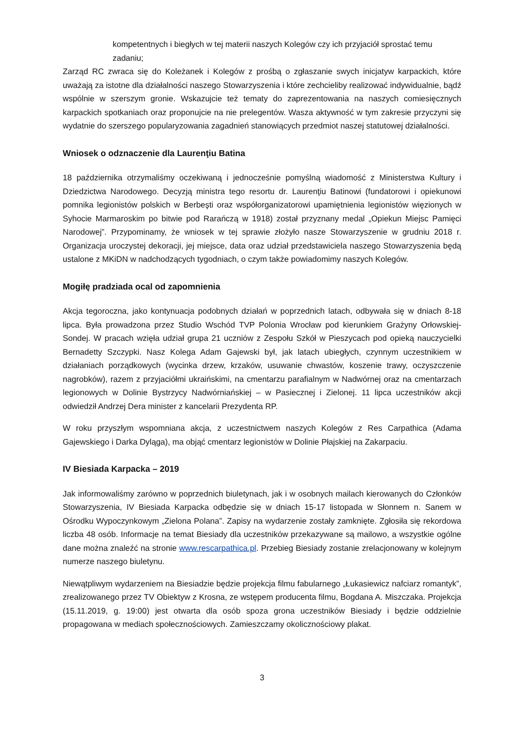kompetentnych i biegłych w tej materii naszych Kolegów czy ich przyjaciół sprostać temu zadaniu;
Zarząd RC zwraca się do Koleżanek i Kolegów z prośbą o zgłaszanie swych inicjatyw karpackich, które uważają za istotne dla działalności naszego Stowarzyszenia i które zechcieliby realizować indywidualnie, bądź wspólnie w szerszym gronie. Wskazujcie też tematy do zaprezentowania na naszych comiesięcznych karpackich spotkaniach oraz proponujcie na nie prelegentów. Wasza aktywność w tym zakresie przyczyni się wydatnie do szerszego popularyzowania zagadnień stanowiących przedmiot naszej statutowej działalności.
Wniosek o odznaczenie dla Laurenţiu Batina
18 października otrzymaliśmy oczekiwaną i jednocześnie pomyślną wiadomość z Ministerstwa Kultury i Dziedzictwa Narodowego. Decyzją ministra tego resortu dr. Laurenţiu Batinowi (fundatorowi i opiekunowi pomnika legionistów polskich w Berbeşti oraz współorganizatorowi upamiętnienia legionistów więzionych w Syhocie Marmaroskim po bitwie pod Rarańczą w 1918) został przyznany medal „Opiekun Miejsc Pamięci Narodowej”. Przypominamy, że wniosek w tej sprawie złożyło nasze Stowarzyszenie w grudniu 2018 r. Organizacja uroczystej dekoracji, jej miejsce, data oraz udział przedstawiciela naszego Stowarzyszenia będą ustalone z MKiDN w nadchodzących tygodniach, o czym także powiadomimy naszych Kolegów.
Mogiłę pradziada ocal od zapomnienia
Akcja tegoroczna, jako kontynuacja podobnych działań w poprzednich latach, odbywała się w dniach 8-18 lipca. Była prowadzona przez Studio Wschód TVP Polonia Wrocław pod kierunkiem Grażyny Orłowskiej-Sondej. W pracach wzięła udział grupa 21 uczniów z Zespołu Szkół w Pieszycach pod opieką nauczycielki Bernadetty Szczypki. Nasz Kolega Adam Gajewski był, jak latach ubiegłych, czynnym uczestnikiem w działaniach porządkowych (wycinka drzew, krzaków, usuwanie chwastów, koszenie trawy, oczyszczenie nagrobków), razem z przyjaciółmi ukraińskimi, na cmentarzu parafialnym w Nadwórnej oraz na cmentarzach legionowych w Dolinie Bystrzycy Nadwórniańskiej – w Pasiecznej i Zielonej. 11 lipca uczestników akcji odwiedził Andrzej Dera minister z kancelarii Prezydenta RP.
W roku przyszłym wspomniana akcja, z uczestnictwem naszych Kolegów z Res Carpathica (Adama Gajewskiego i Darka Dyląga), ma objąć cmentarz legionistów w Dolinie Płajskiej na Zakarpaciu.
IV Biesiada Karpacka – 2019
Jak informowaliśmy zarówno w poprzednich biuletynach, jak i w osobnych mailach kierowanych do Członków Stowarzyszenia, IV Biesiada Karpacka odbędzie się w dniach 15-17 listopada w Słonnem n. Sanem w Ośrodku Wypoczynkowym „Zielona Polana”. Zapisy na wydarzenie zostały zamknięte. Zgłosiła się rekordowa liczba 48 osób. Informacje na temat Biesiady dla uczestników przekazywane są mailowo, a wszystkie ogólne dane można znaleźć na stronie www.rescarpathica.pl. Przebieg Biesiady zostanie zrelacjonowany w kolejnym numerze naszego biuletynu.
Niewątpliwym wydarzeniem na Biesiadzie będzie projekcja filmu fabularnego „Łukasiewicz nafciarz romantyk”, zrealizowanego przez TV Obiektyw z Krosna, ze wstępem producenta filmu, Bogdana A. Miszczaka. Projekcja (15.11.2019, g. 19:00) jest otwarta dla osób spoza grona uczestników Biesiady i będzie oddzielnie propagowana w mediach społecznościowych. Zamieszczamy okolicznościowy plakat.
3